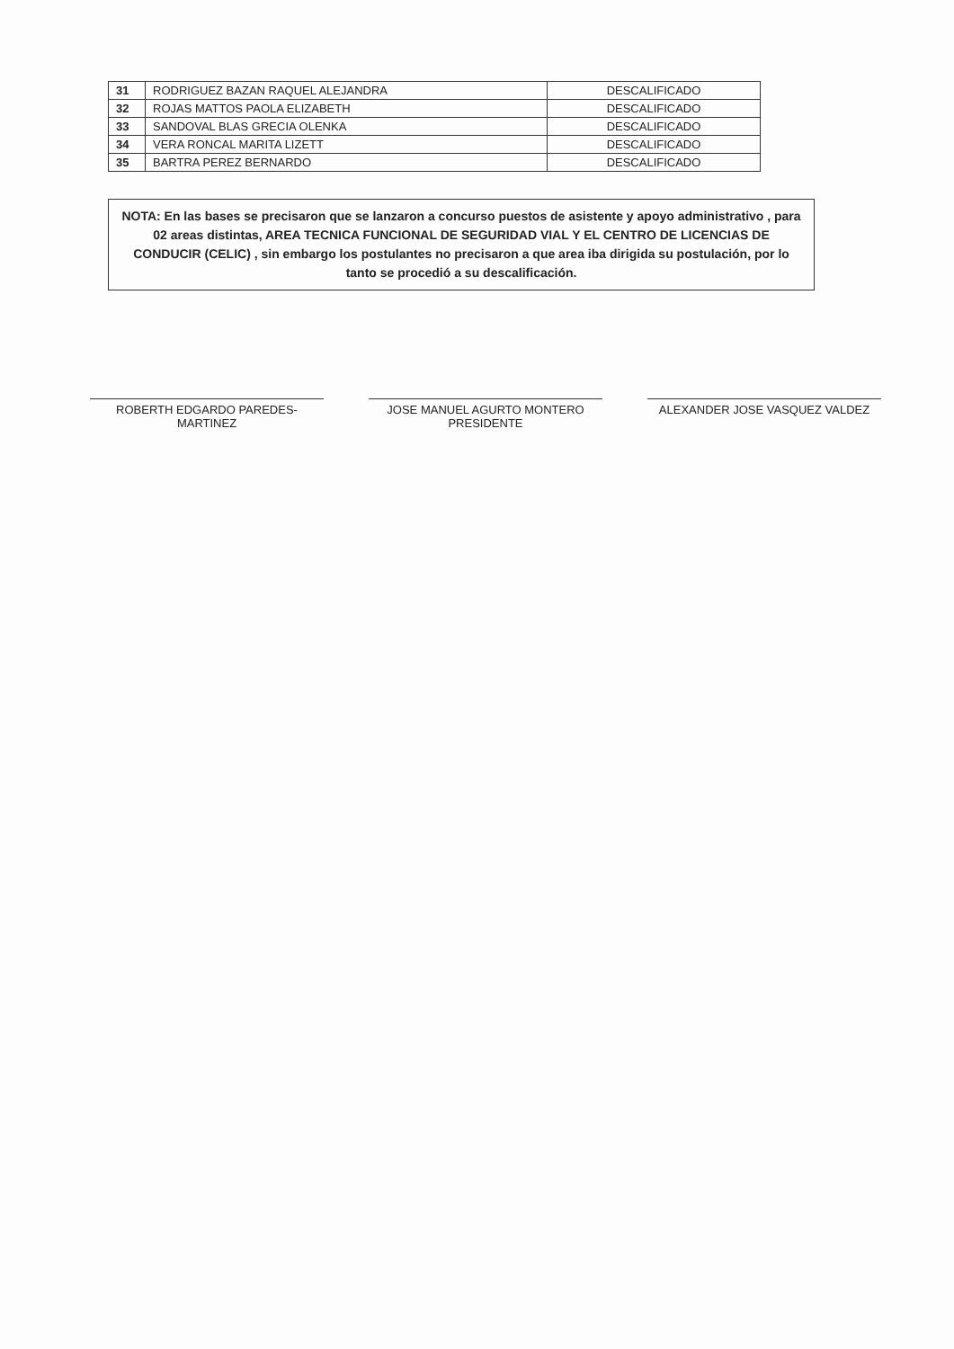| 31 | RODRIGUEZ BAZAN RAQUEL ALEJANDRA | DESCALIFICADO |
| 32 | ROJAS MATTOS PAOLA ELIZABETH | DESCALIFICADO |
| 33 | SANDOVAL BLAS GRECIA OLENKA | DESCALIFICADO |
| 34 | VERA RONCAL MARITA LIZETT | DESCALIFICADO |
| 35 | BARTRA PEREZ BERNARDO | DESCALIFICADO |
NOTA: En las bases se precisaron que se lanzaron a concurso puestos de asistente y apoyo administrativo , para 02 areas distintas, AREA TECNICA FUNCIONAL DE SEGURIDAD VIAL Y EL CENTRO DE LICENCIAS DE CONDUCIR (CELIC) , sin embargo los postulantes no precisaron a que area iba dirigida su postulación, por lo tanto se procedió a su descalificación.
ROBERTH EDGARDO PAREDES-MARTINEZ JOSE MANUEL AGURTO MONTERO
PRESIDENTE
ALEXANDER JOSE VASQUEZ VALDEZ